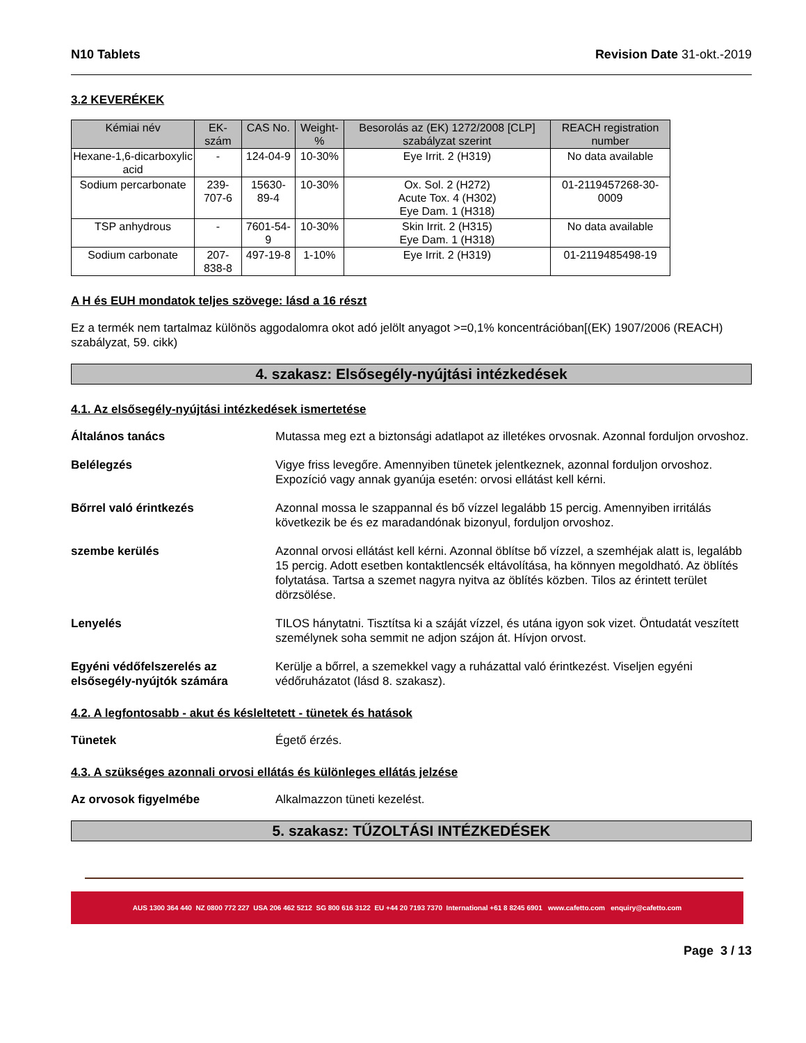N10 Tablets Revision Date 31-okt.-2019
3.2 KEVERÉKEK
| Kémiai név | EK-szám | CAS No. | Weight-% | Besorolás az (EK) 1272/2008 [CLP] szabályzat szerint | REACH registration number |
| --- | --- | --- | --- | --- | --- |
| Hexane-1,6-dicarboxylic acid | - | 124-04-9 | 10-30% | Eye Irrit. 2 (H319) | No data available |
| Sodium percarbonate | 239-707-6 | 15630-89-4 | 10-30% | Ox. Sol. 2 (H272) Acute Tox. 4 (H302) Eye Dam. 1 (H318) | 01-2119457268-30-0009 |
| TSP anhydrous | - | 7601-54-9 | 10-30% | Skin Irrit. 2 (H315) Eye Dam. 1 (H318) | No data available |
| Sodium carbonate | 207-838-8 | 497-19-8 | 1-10% | Eye Irrit. 2 (H319) | 01-2119485498-19 |
A H és EUH mondatok teljes szövege: lásd a 16 részt
Ez a termék nem tartalmaz különös aggodalomra okot adó jelölt anyagot >=0,1% koncentrációban[(EK) 1907/2006 (REACH) szabályzat, 59. cikk)
4. szakasz: Elsősegély-nyújtási intézkedések
4.1. Az elsősegély-nyújtási intézkedések ismertetése
Általános tanács Mutassa meg ezt a biztonsági adatlapot az illetékes orvosnak. Azonnal forduljon orvoshoz.
Belélegzés Vigye friss levegőre. Amennyiben tünetek jelentkeznek, azonnal forduljon orvoshoz. Expozíció vagy annak gyanúja esetén: orvosi ellátást kell kérni.
Bőrrel való érintkezés Azonnal mossa le szappannal és bő vízzel legalább 15 percig. Amennyiben irritálás következik be és ez maradandónak bizonyul, forduljon orvoshoz.
szembe kerülés Azonnal orvosi ellátást kell kérni. Azonnal öblítse bő vízzel, a szemhéjak alatt is, legalább 15 percig. Adott esetben kontaktlencsék eltávolítása, ha könnyen megoldható. Az öblítés folytatása. Tartsa a szemet nagyra nyitva az öblítés közben. Tilos az érintett terület dörzsölése.
Lenyelés TILOS hánytatni. Tisztítsa ki a száját vízzel, és utána igyon sok vizet. Öntudatát veszített személynek soha semmit ne adjon szájon át. Hívjon orvost.
Egyéni védőfelszerelés az elsősegély-nyújtók számára Kerülje a bőrrel, a szemekkel vagy a ruházattal való érintkezést. Viseljen egyéni védőruházatot (lásd 8. szakasz).
4.2. A legfontosabb - akut és késleltetett - tünetek és hatások
Tünetek Égető érzés.
4.3. A szükséges azonnali orvosi ellátás és különleges ellátás jelzése
Az orvosok figyelmébe Alkalmazzon tüneti kezelést.
5. szakasz: TŰZOLTÁSI INTÉZKEDÉSEK
AUS 1300 364 440 NZ 0800 772 227 USA 206 462 5212 SG 800 616 3122 EU +44 20 7193 7370 International +61 8 8245 6901 www.cafetto.com enquiry@cafetto.com
Page 3 / 13